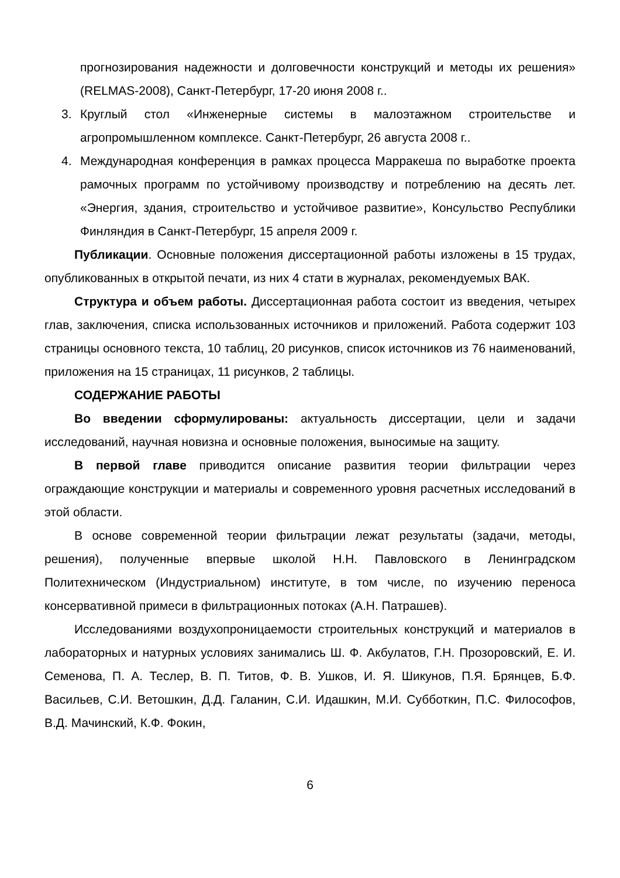прогнозирования надежности и долговечности конструкций и методы их решения» (RELMAS-2008), Санкт-Петербург, 17-20 июня 2008 г..
3. Круглый стол «Инженерные системы в малоэтажном строительстве и агропромышленном комплексе. Санкт-Петербург, 26 августа 2008 г..
4. Международная конференция в рамках процесса Марракеша по выработке проекта рамочных программ по устойчивому производству и потреблению на десять лет. «Энергия, здания, строительство и устойчивое развитие», Консульство Республики Финляндия в Санкт-Петербург, 15 апреля 2009 г.
Публикации. Основные положения диссертационной работы изложены в 15 трудах, опубликованных в открытой печати, из них 4 стати в журналах, рекомендуемых ВАК.
Структура и объем работы. Диссертационная работа состоит из введения, четырех глав, заключения, списка использованных источников и приложений. Работа содержит 103 страницы основного текста, 10 таблиц, 20 рисунков, список источников из 76 наименований, приложения на 15 страницах, 11 рисунков, 2 таблицы.
СОДЕРЖАНИЕ РАБОТЫ
Во введении сформулированы: актуальность диссертации, цели и задачи исследований, научная новизна и основные положения, выносимые на защиту.
В первой главе приводится описание развития теории фильтрации через ограждающие конструкции и материалы и современного уровня расчетных исследований в этой области.
В основе современной теории фильтрации лежат результаты (задачи, методы, решения), полученные впервые школой Н.Н. Павловского в Ленинградском Политехническом (Индустриальном) институте, в том числе, по изучению переноса консервативной примеси в фильтрационных потоках (А.Н. Патрашев).
Исследованиями воздухопроницаемости строительных конструкций и материалов в лабораторных и натурных условиях занимались Ш. Ф. Акбулатов, Г.Н. Прозоровский, Е. И. Семенова, П. А. Теслер, В. П. Титов, Ф. В. Ушков, И. Я. Шикунов, П.Я. Брянцев, Б.Ф. Васильев, С.И. Ветошкин, Д.Д. Галанин, С.И. Идашкин, М.И. Субботкин, П.С. Философов, В.Д. Мачинский, К.Ф. Фокин,
6